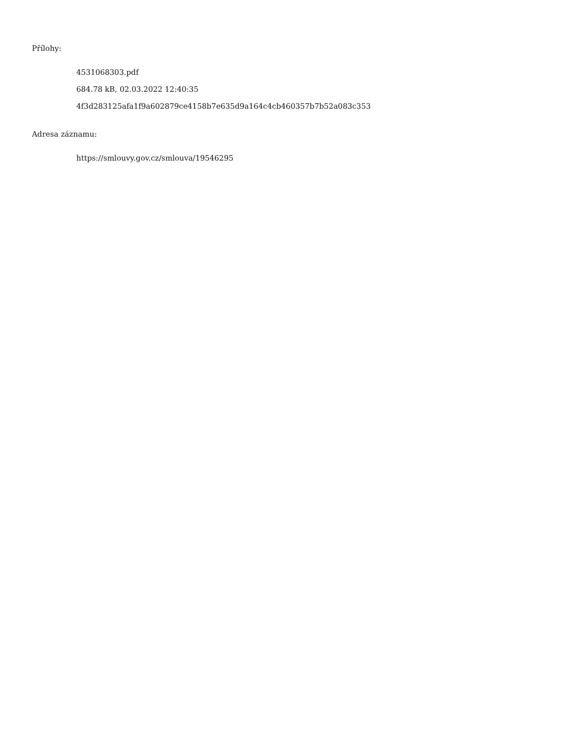Přílohy:
4531068303.pdf
684.78 kB, 02.03.2022 12:40:35
4f3d283125afa1f9a602879ce4158b7e635d9a164c4cb460357b7b52a083c353
Adresa záznamu:
https://smlouvy.gov.cz/smlouva/19546295